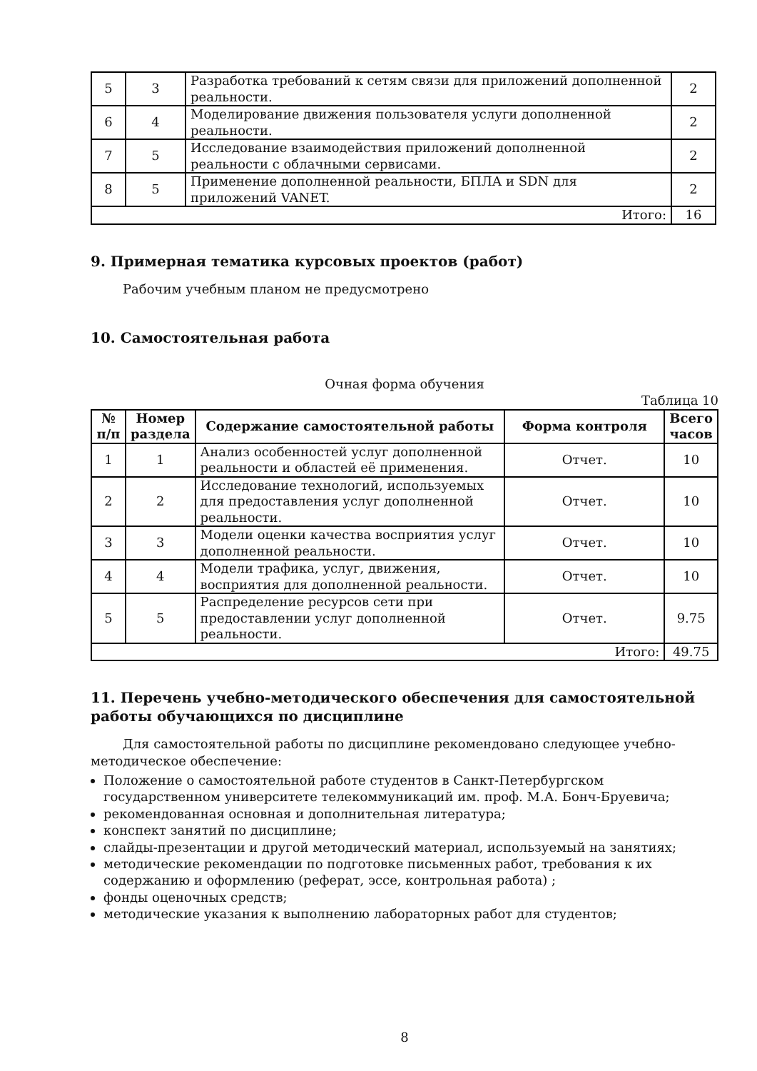| 5 | 3 | Разработка требований к сетям связи для приложений дополненной реальности. | 2 |
| 6 | 4 | Моделирование движения пользователя услуги дополненной реальности. | 2 |
| 7 | 5 | Исследование взаимодействия приложений дополненной реальности с облачными сервисами. | 2 |
| 8 | 5 | Применение дополненной реальности, БПЛА и SDN для приложений VANET. | 2 |
| Итого: | | | 16 |
9. Примерная тематика курсовых проектов (работ)
Рабочим учебным планом не предусмотрено
10. Самостоятельная работа
Очная форма обучения
Таблица 10
| № п/п | Номер раздела | Содержание самостоятельной работы | Форма контроля | Всего часов |
| --- | --- | --- | --- | --- |
| 1 | 1 | Анализ особенностей услуг дополненной реальности и областей её применения. | Отчет. | 10 |
| 2 | 2 | Исследование технологий, используемых для предоставления услуг дополненной реальности. | Отчет. | 10 |
| 3 | 3 | Модели оценки качества восприятия услуг дополненной реальности. | Отчет. | 10 |
| 4 | 4 | Модели трафика, услуг, движения, восприятия для дополненной реальности. | Отчет. | 10 |
| 5 | 5 | Распределение ресурсов сети при предоставлении услуг дополненной реальности. | Отчет. | 9.75 |
| Итого: | | | | 49.75 |
11. Перечень учебно-методического обеспечения для самостоятельной работы обучающихся по дисциплине
Для самостоятельной работы по дисциплине рекомендовано следующее учебно-методическое обеспечение:
Положение о самостоятельной работе студентов в Санкт-Петербургском государственном университете телекоммуникаций им. проф. М.А. Бонч-Бруевича;
рекомендованная основная и дополнительная литература;
конспект занятий по дисциплине;
слайды-презентации и другой методический материал, используемый на занятиях;
методические рекомендации по подготовке письменных работ, требования к их содержанию и оформлению (реферат, эссе, контрольная работа) ;
фонды оценочных средств;
методические указания к выполнению лабораторных работ для студентов;
8